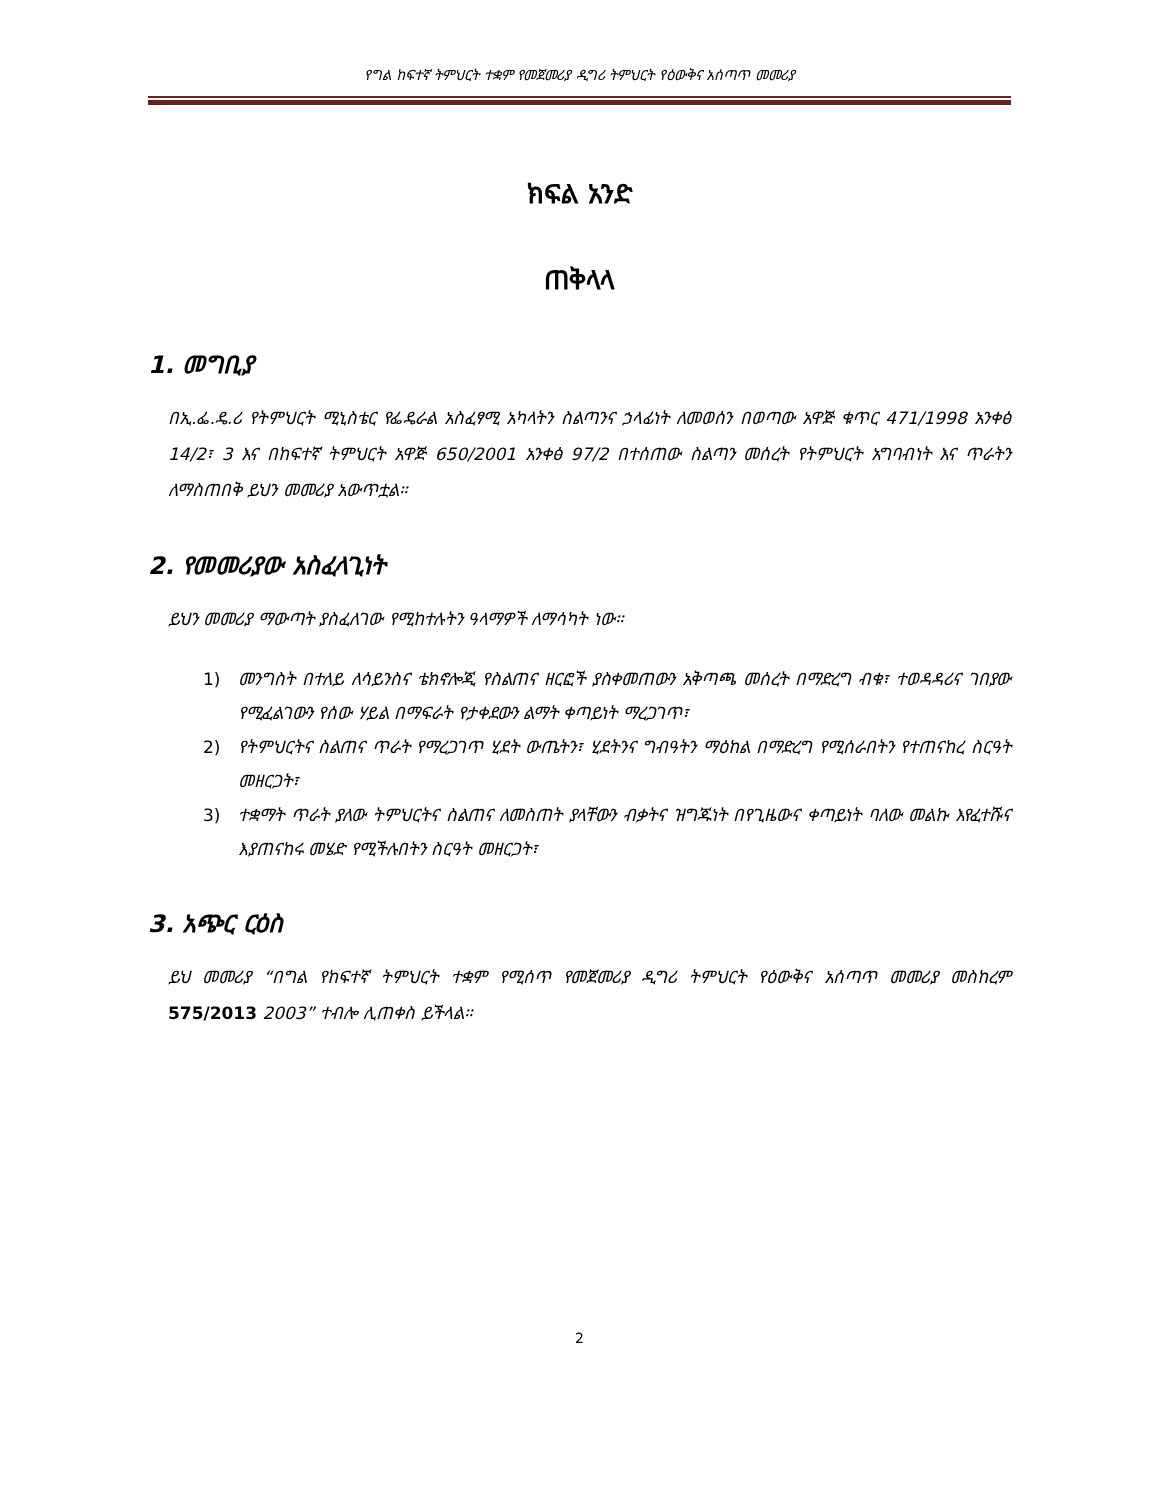የግል ከፍተኛ ትምህርት ተቋም የመጀመሪያ ዲግሪ ትምህርት የዕውቅና አሰጣጥ መመሪያ
ክፍል አንድ
ጠቅላላ
1. መግቢያ
በኢ.ፌ.ዴ.ሪ የትምህርት ሚኒስቴር የፌዴራል አስፈፃሚ አካላትን ስልጣንና ኃላፊነት ለመወሰን በወጣው አዋጅ ቁጥር 471/1998 አንቀፅ 14/2፣ 3 እና በከፍተኛ ትምህርት አዋጅ 650/2001 አንቀፅ 97/2 በተሰጠው ስልጣን መሰረት የትምህርት አግባብነት እና ጥራትን ለማስጠበቅ ይህን መመሪያ አውጥቷል።
2. የመመሪያው አስፈላጊነት
ይህን መመሪያ ማውጣት ያስፈለገው የሚከተሉትን ዓላማዎች ለማሳካት ነው።
1) መንግስት በተለይ ለሳይንስና ቴክኖሎጂ የስልጠና ዘርፎች ያስቀመጠውን አቅጣጫ መሰረት በማድረግ ብቁ፣ ተወዳዳሪና ገበያው የሚፈልገውን የሰው ሃይል በማፍራት የታቀደውን ልማት ቀጣይነት ማረጋገጥ፣
2) የትምህርትና ስልጠና ጥራት የማረጋገጥ ሂደት ውጤትን፣ ሂደትንና ግብዓትን ማዕከል በማድረግ የሚሰራበትን የተጠናከረ ስርዓት መዘርጋት፣
3) ተቋማት ጥራት ያለው ትምህርትና ስልጠና ለመስጠት ያላቸውን ብቃትና ዝግጁነት በየጊዜውና ቀጣይነት ባለው መልኩ እየፈተሹና እያጠናከሩ መሄድ የሚችሉበትን ስርዓት መዘርጋት፣
3. አጭር ርዕስ
ይህ መመሪያ “በግል የከፍተኛ ትምህርት ተቋም የሚሰጥ የመጀመሪያ ዲግሪ ትምህርት የዕውቅና አሰጣጥ መመሪያ መስከረም 575/2013 2003” ተብሎ ሊጠቀስ ይችላል።
2